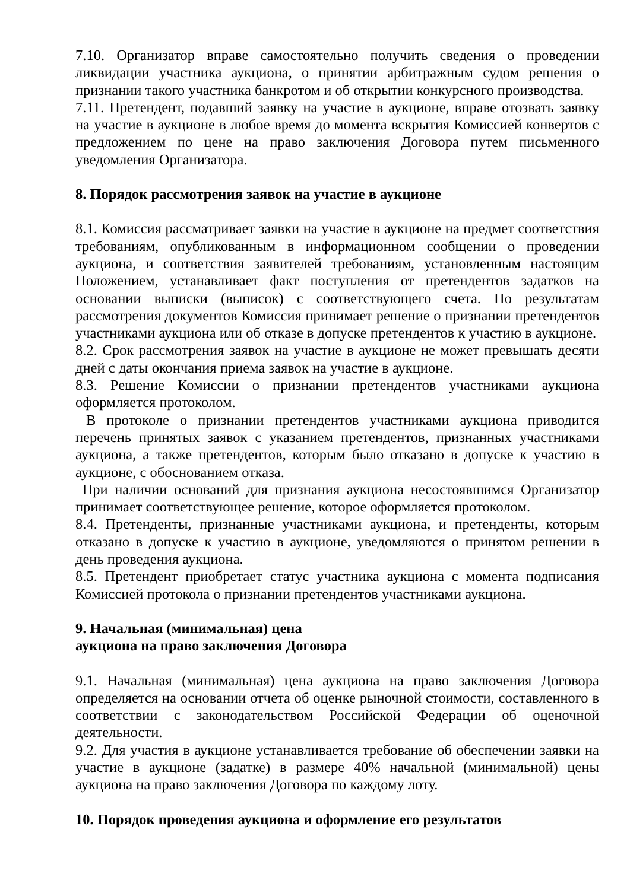7.10. Организатор вправе самостоятельно получить сведения о проведении ликвидации участника аукциона, о принятии арбитражным судом решения о признании такого участника банкротом и об открытии конкурсного производства.
7.11. Претендент, подавший заявку на участие в аукционе, вправе отозвать заявку на участие в аукционе в любое время до момента вскрытия Комиссией конвертов с предложением по цене на право заключения Договора путем письменного уведомления Организатора.
8. Порядок рассмотрения заявок на участие в аукционе
8.1. Комиссия рассматривает заявки на участие в аукционе на предмет соответствия требованиям, опубликованным в информационном сообщении о проведении аукциона, и соответствия заявителей требованиям, установленным настоящим Положением, устанавливает факт поступления от претендентов задатков на основании выписки (выписок) с соответствующего счета. По результатам рассмотрения документов Комиссия принимает решение о признании претендентов участниками аукциона или об отказе в допуске претендентов к участию в аукционе.
8.2. Срок рассмотрения заявок на участие в аукционе не может превышать десяти дней с даты окончания приема заявок на участие в аукционе.
8.3. Решение Комиссии о признании претендентов участниками аукциона оформляется протоколом.
В протоколе о признании претендентов участниками аукциона приводится перечень принятых заявок с указанием претендентов, признанных участниками аукциона, а также претендентов, которым было отказано в допуске к участию в аукционе, с обоснованием отказа.
При наличии оснований для признания аукциона несостоявшимся Организатор принимает соответствующее решение, которое оформляется протоколом.
8.4. Претенденты, признанные участниками аукциона, и претенденты, которым отказано в допуске к участию в аукционе, уведомляются о принятом решении в день проведения аукциона.
8.5. Претендент приобретает статус участника аукциона с момента подписания Комиссией протокола о признании претендентов участниками аукциона.
9. Начальная (минимальная) цена
аукциона на право заключения Договора
9.1. Начальная (минимальная) цена аукциона на право заключения Договора определяется на основании отчета об оценке рыночной стоимости, составленного в соответствии с законодательством Российской Федерации об оценочной деятельности.
9.2. Для участия в аукционе устанавливается требование об обеспечении заявки на участие в аукционе (задатке) в размере 40% начальной (минимальной) цены аукциона на право заключения Договора по каждому лоту.
10. Порядок проведения аукциона и оформление его результатов